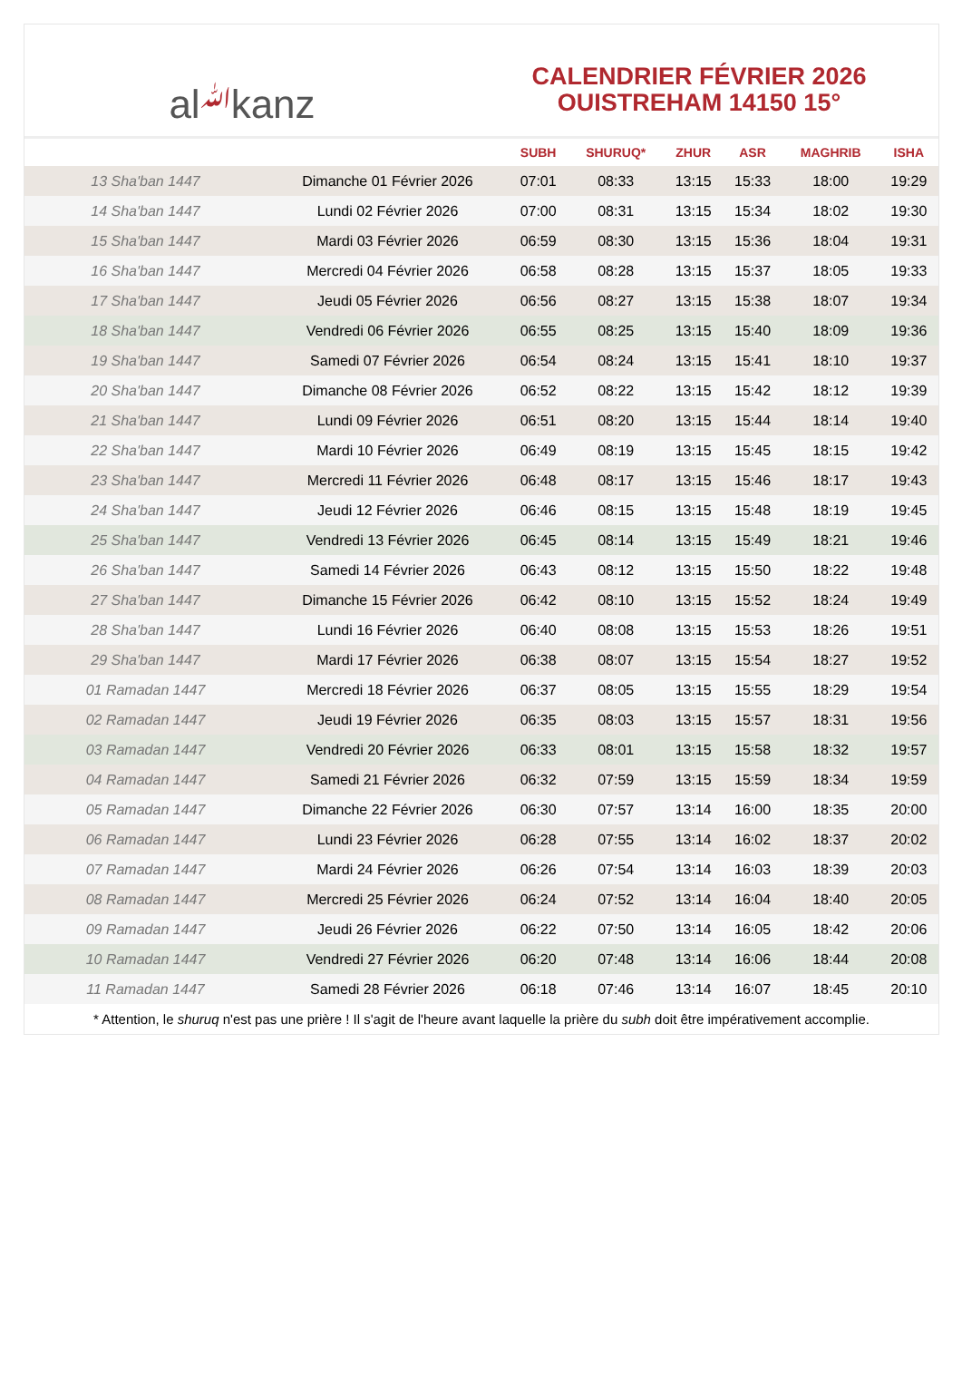al ﷲ kanz
CALENDRIER FÉVRIER 2026
OUISTREHAM 14150 15°
| | | SUBH | SHURUQ* | ZHUR | ASR | MAGHRIB | ISHA |
| --- | --- | --- | --- | --- | --- | --- | --- |
| 13 Sha'ban 1447 | Dimanche 01 Février 2026 | 07:01 | 08:33 | 13:15 | 15:33 | 18:00 | 19:29 |
| 14 Sha'ban 1447 | Lundi 02 Février 2026 | 07:00 | 08:31 | 13:15 | 15:34 | 18:02 | 19:30 |
| 15 Sha'ban 1447 | Mardi 03 Février 2026 | 06:59 | 08:30 | 13:15 | 15:36 | 18:04 | 19:31 |
| 16 Sha'ban 1447 | Mercredi 04 Février 2026 | 06:58 | 08:28 | 13:15 | 15:37 | 18:05 | 19:33 |
| 17 Sha'ban 1447 | Jeudi 05 Février 2026 | 06:56 | 08:27 | 13:15 | 15:38 | 18:07 | 19:34 |
| 18 Sha'ban 1447 | Vendredi 06 Février 2026 | 06:55 | 08:25 | 13:15 | 15:40 | 18:09 | 19:36 |
| 19 Sha'ban 1447 | Samedi 07 Février 2026 | 06:54 | 08:24 | 13:15 | 15:41 | 18:10 | 19:37 |
| 20 Sha'ban 1447 | Dimanche 08 Février 2026 | 06:52 | 08:22 | 13:15 | 15:42 | 18:12 | 19:39 |
| 21 Sha'ban 1447 | Lundi 09 Février 2026 | 06:51 | 08:20 | 13:15 | 15:44 | 18:14 | 19:40 |
| 22 Sha'ban 1447 | Mardi 10 Février 2026 | 06:49 | 08:19 | 13:15 | 15:45 | 18:15 | 19:42 |
| 23 Sha'ban 1447 | Mercredi 11 Février 2026 | 06:48 | 08:17 | 13:15 | 15:46 | 18:17 | 19:43 |
| 24 Sha'ban 1447 | Jeudi 12 Février 2026 | 06:46 | 08:15 | 13:15 | 15:48 | 18:19 | 19:45 |
| 25 Sha'ban 1447 | Vendredi 13 Février 2026 | 06:45 | 08:14 | 13:15 | 15:49 | 18:21 | 19:46 |
| 26 Sha'ban 1447 | Samedi 14 Février 2026 | 06:43 | 08:12 | 13:15 | 15:50 | 18:22 | 19:48 |
| 27 Sha'ban 1447 | Dimanche 15 Février 2026 | 06:42 | 08:10 | 13:15 | 15:52 | 18:24 | 19:49 |
| 28 Sha'ban 1447 | Lundi 16 Février 2026 | 06:40 | 08:08 | 13:15 | 15:53 | 18:26 | 19:51 |
| 29 Sha'ban 1447 | Mardi 17 Février 2026 | 06:38 | 08:07 | 13:15 | 15:54 | 18:27 | 19:52 |
| 01 Ramadan 1447 | Mercredi 18 Février 2026 | 06:37 | 08:05 | 13:15 | 15:55 | 18:29 | 19:54 |
| 02 Ramadan 1447 | Jeudi 19 Février 2026 | 06:35 | 08:03 | 13:15 | 15:57 | 18:31 | 19:56 |
| 03 Ramadan 1447 | Vendredi 20 Février 2026 | 06:33 | 08:01 | 13:15 | 15:58 | 18:32 | 19:57 |
| 04 Ramadan 1447 | Samedi 21 Février 2026 | 06:32 | 07:59 | 13:15 | 15:59 | 18:34 | 19:59 |
| 05 Ramadan 1447 | Dimanche 22 Février 2026 | 06:30 | 07:57 | 13:14 | 16:00 | 18:35 | 20:00 |
| 06 Ramadan 1447 | Lundi 23 Février 2026 | 06:28 | 07:55 | 13:14 | 16:02 | 18:37 | 20:02 |
| 07 Ramadan 1447 | Mardi 24 Février 2026 | 06:26 | 07:54 | 13:14 | 16:03 | 18:39 | 20:03 |
| 08 Ramadan 1447 | Mercredi 25 Février 2026 | 06:24 | 07:52 | 13:14 | 16:04 | 18:40 | 20:05 |
| 09 Ramadan 1447 | Jeudi 26 Février 2026 | 06:22 | 07:50 | 13:14 | 16:05 | 18:42 | 20:06 |
| 10 Ramadan 1447 | Vendredi 27 Février 2026 | 06:20 | 07:48 | 13:14 | 16:06 | 18:44 | 20:08 |
| 11 Ramadan 1447 | Samedi 28 Février 2026 | 06:18 | 07:46 | 13:14 | 16:07 | 18:45 | 20:10 |
* Attention, le shuruq n'est pas une prière ! Il s'agit de l'heure avant laquelle la prière du subh doit être impérativement accomplie.